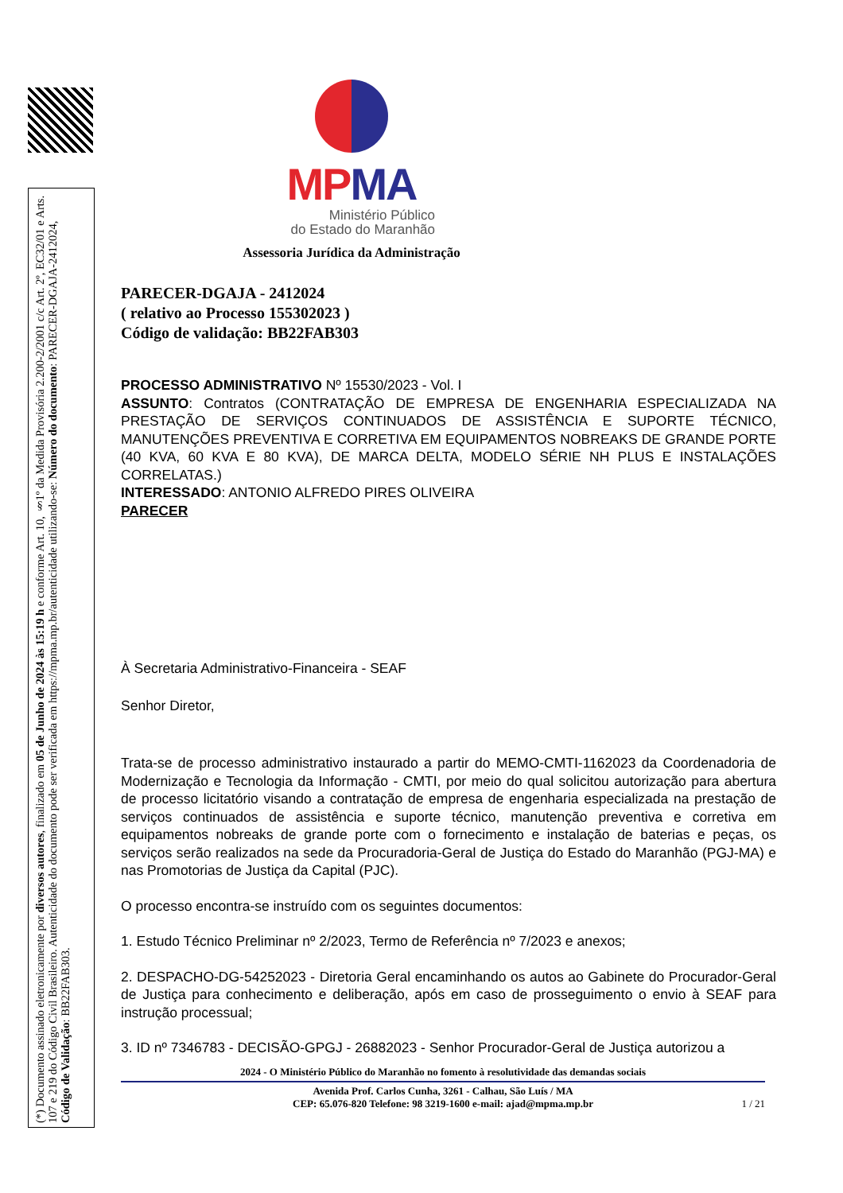(*) Documento assinado eletronicamente por diversos autores, finalizado em 05 de Junho de 2024 às 15:19 h e conforme Art. 10, §1º da Medida Provisória 2.200-2/2001 c/c Art. 2º, EC32/01 e Arts. 107 e 219 do Código Civil Brasileiro. Autenticidade do documento pode ser verificada em https://mpma.mp.br/autenticidade utilizando-se: Número do documento: PARECER-DGAJA-2412024, Código de Validação: BB22FAB303.
MPMA
Ministério Público
do Estado do Maranhão
Assessoria Jurídica da Administração
PARECER-DGAJA - 2412024
( relativo ao Processo 155302023 )
Código de validação: BB22FAB303
PROCESSO ADMINISTRATIVO Nº 15530/2023 - Vol. I
ASSUNTO: Contratos (CONTRATAÇÃO DE EMPRESA DE ENGENHARIA ESPECIALIZADA NA PRESTAÇÃO DE SERVIÇOS CONTINUADOS DE ASSISTÊNCIA E SUPORTE TÉCNICO, MANUTENÇÕES PREVENTIVA E CORRETIVA EM EQUIPAMENTOS NOBREAKS DE GRANDE PORTE (40 KVA, 60 KVA E 80 KVA), DE MARCA DELTA, MODELO SÉRIE NH PLUS E INSTALAÇÕES CORRELATAS.)
INTERESSADO: ANTONIO ALFREDO PIRES OLIVEIRA
PARECER
À Secretaria Administrativo-Financeira - SEAF
Senhor Diretor,
Trata-se de processo administrativo instaurado a partir do MEMO-CMTI-1162023 da Coordenadoria de Modernização e Tecnologia da Informação - CMTI, por meio do qual solicitou autorização para abertura de processo licitatório visando a contratação de empresa de engenharia especializada na prestação de serviços continuados de assistência e suporte técnico, manutenção preventiva e corretiva em equipamentos nobreaks de grande porte com o fornecimento e instalação de baterias e peças, os serviços serão realizados na sede da Procuradoria-Geral de Justiça do Estado do Maranhão (PGJ-MA) e nas Promotorias de Justiça da Capital (PJC).
O processo encontra-se instruído com os seguintes documentos:
1. Estudo Técnico Preliminar nº 2/2023, Termo de Referência nº 7/2023 e anexos;
2. DESPACHO-DG-54252023 - Diretoria Geral encaminhando os autos ao Gabinete do Procurador-Geral de Justiça para conhecimento e deliberação, após em caso de prosseguimento o envio à SEAF para instrução processual;
3. ID nº 7346783 - DECISÃO-GPGJ - 26882023 - Senhor Procurador-Geral de Justiça autorizou a
2024 - O Ministério Público do Maranhão no fomento à resolutividade das demandas sociais
Avenida Prof. Carlos Cunha, 3261 - Calhau, São Luís / MA
CEP: 65.076-820 Telefone: 98 3219-1600 e-mail: ajad@mpma.mp.br
1 / 21